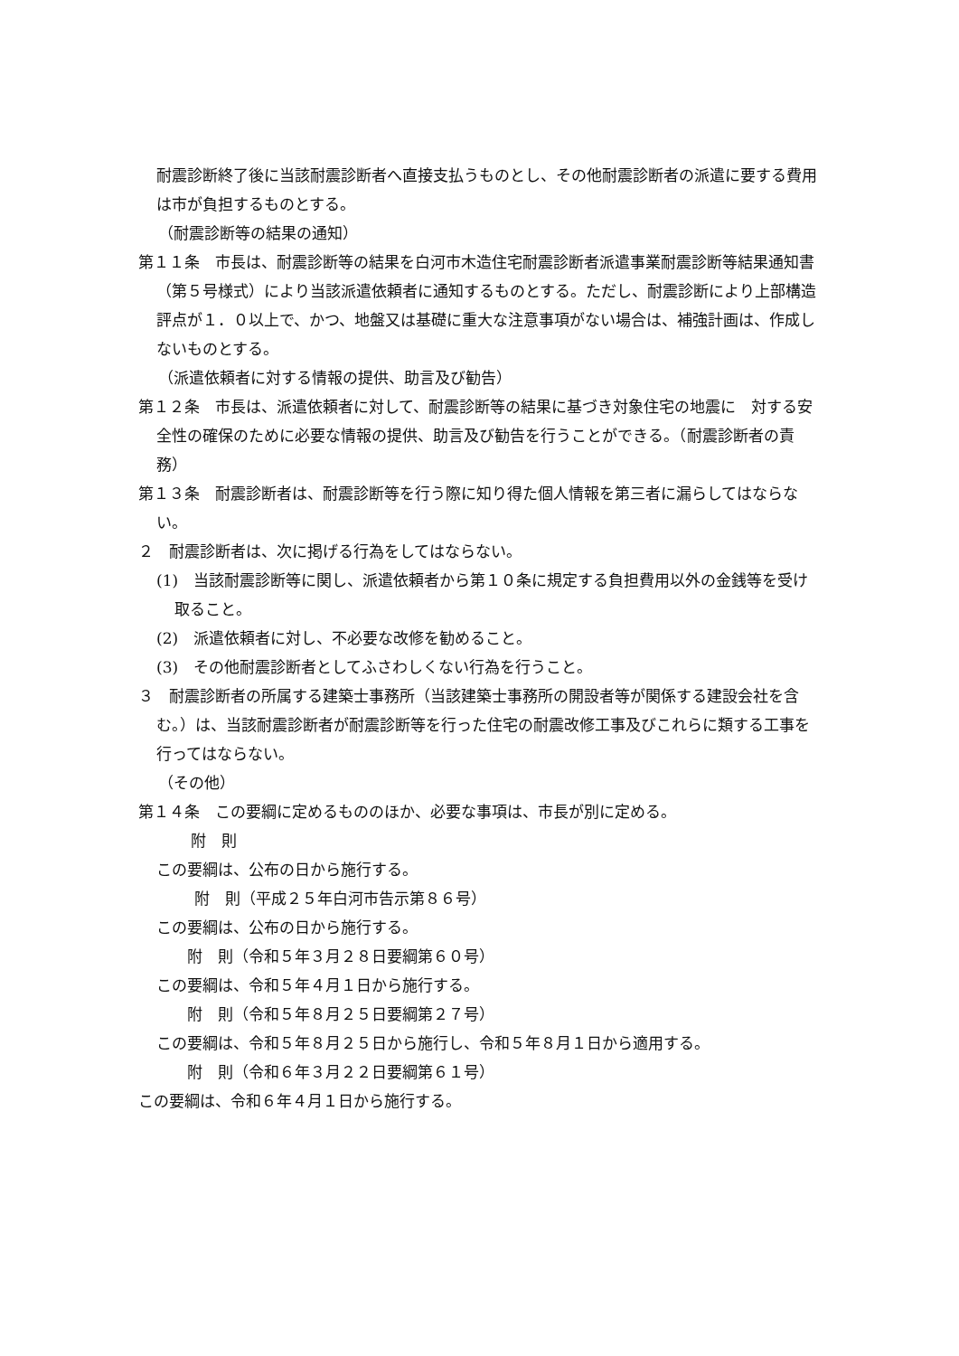耐震診断終了後に当該耐震診断者へ直接支払うものとし、その他耐震診断者の派遣に要する費用は市が負担するものとする。
（耐震診断等の結果の通知）
第１１条　市長は、耐震診断等の結果を白河市木造住宅耐震診断者派遣事業耐震診断等結果通知書（第５号様式）により当該派遣依頼者に通知するものとする。ただし、耐震診断により上部構造評点が１．０以上で、かつ、地盤又は基礎に重大な注意事項がない場合は、補強計画は、作成しないものとする。
（派遣依頼者に対する情報の提供、助言及び勧告）
第１２条　市長は、派遣依頼者に対して、耐震診断等の結果に基づき対象住宅の地震に　対する安全性の確保のために必要な情報の提供、助言及び勧告を行うことができる。（耐震診断者の責務）
第１３条　耐震診断者は、耐震診断等を行う際に知り得た個人情報を第三者に漏らしてはならない。
２　耐震診断者は、次に掲げる行為をしてはならない。
(1)　当該耐震診断等に関し、派遣依頼者から第１０条に規定する負担費用以外の金銭等を受け取ること。
(2)　派遣依頼者に対し、不必要な改修を勧めること。
(3)　その他耐震診断者としてふさわしくない行為を行うこと。
３　耐震診断者の所属する建築士事務所（当該建築士事務所の開設者等が関係する建設会社を含む。）は、当該耐震診断者が耐震診断等を行った住宅の耐震改修工事及びこれらに類する工事を行ってはならない。
（その他）
第１４条　この要綱に定めるもののほか、必要な事項は、市長が別に定める。
附　則
この要綱は、公布の日から施行する。
附　則（平成２５年白河市告示第８６号）
この要綱は、公布の日から施行する。
附　則（令和５年３月２８日要綱第６０号）
この要綱は、令和５年４月１日から施行する。
附　則（令和５年８月２５日要綱第２７号）
この要綱は、令和５年８月２５日から施行し、令和５年８月１日から適用する。
附　則（令和６年３月２２日要綱第６１号）
この要綱は、令和６年４月１日から施行する。